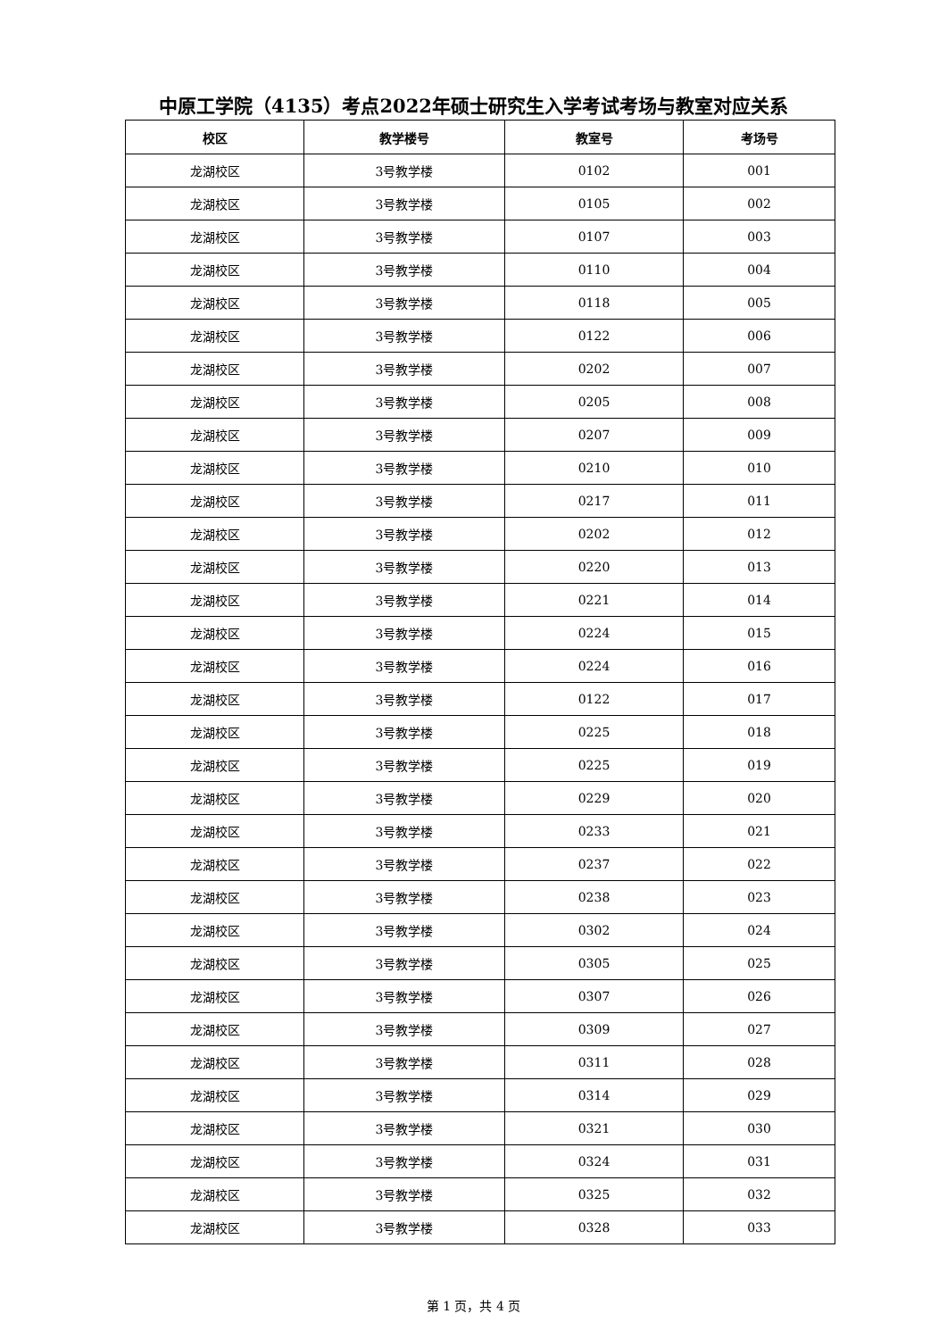中原工学院（4135）考点2022年硕士研究生入学考试考场与教室对应关系
| 校区 | 教学楼号 | 教室号 | 考场号 |
| --- | --- | --- | --- |
| 龙湖校区 | 3号教学楼 | 0102 | 001 |
| 龙湖校区 | 3号教学楼 | 0105 | 002 |
| 龙湖校区 | 3号教学楼 | 0107 | 003 |
| 龙湖校区 | 3号教学楼 | 0110 | 004 |
| 龙湖校区 | 3号教学楼 | 0118 | 005 |
| 龙湖校区 | 3号教学楼 | 0122 | 006 |
| 龙湖校区 | 3号教学楼 | 0202 | 007 |
| 龙湖校区 | 3号教学楼 | 0205 | 008 |
| 龙湖校区 | 3号教学楼 | 0207 | 009 |
| 龙湖校区 | 3号教学楼 | 0210 | 010 |
| 龙湖校区 | 3号教学楼 | 0217 | 011 |
| 龙湖校区 | 3号教学楼 | 0202 | 012 |
| 龙湖校区 | 3号教学楼 | 0220 | 013 |
| 龙湖校区 | 3号教学楼 | 0221 | 014 |
| 龙湖校区 | 3号教学楼 | 0224 | 015 |
| 龙湖校区 | 3号教学楼 | 0224 | 016 |
| 龙湖校区 | 3号教学楼 | 0122 | 017 |
| 龙湖校区 | 3号教学楼 | 0225 | 018 |
| 龙湖校区 | 3号教学楼 | 0225 | 019 |
| 龙湖校区 | 3号教学楼 | 0229 | 020 |
| 龙湖校区 | 3号教学楼 | 0233 | 021 |
| 龙湖校区 | 3号教学楼 | 0237 | 022 |
| 龙湖校区 | 3号教学楼 | 0238 | 023 |
| 龙湖校区 | 3号教学楼 | 0302 | 024 |
| 龙湖校区 | 3号教学楼 | 0305 | 025 |
| 龙湖校区 | 3号教学楼 | 0307 | 026 |
| 龙湖校区 | 3号教学楼 | 0309 | 027 |
| 龙湖校区 | 3号教学楼 | 0311 | 028 |
| 龙湖校区 | 3号教学楼 | 0314 | 029 |
| 龙湖校区 | 3号教学楼 | 0321 | 030 |
| 龙湖校区 | 3号教学楼 | 0324 | 031 |
| 龙湖校区 | 3号教学楼 | 0325 | 032 |
| 龙湖校区 | 3号教学楼 | 0328 | 033 |
第 1 页，共 4 页